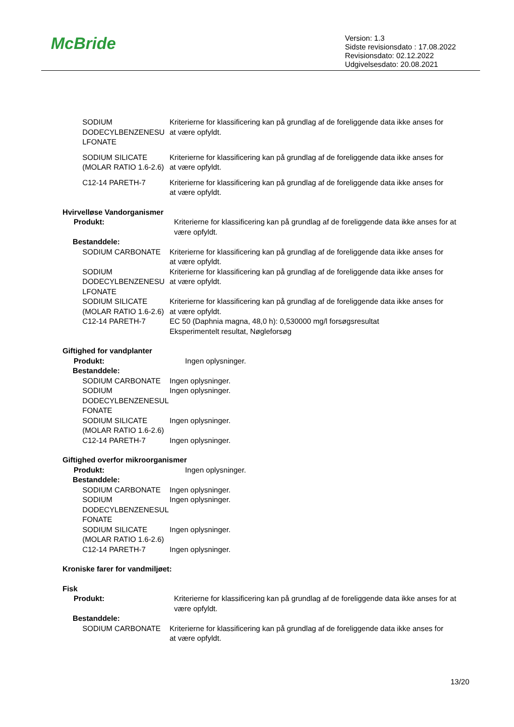McBride
Version: 1.3
Sidste revisionsdato : 17.08.2022
Revisionsdato: 02.12.2022
Udgivelsesdato: 20.08.2021
SODIUM DODECYLBENZENESU LFONATE
Kriterierne for klassificering kan på grundlag af de foreliggende data ikke anses for at være opfyldt.
SODIUM SILICATE (MOLAR RATIO 1.6-2.6)
Kriterierne for klassificering kan på grundlag af de foreliggende data ikke anses for at være opfyldt.
C12-14 PARETH-7 Kriterierne for klassificering kan på grundlag af de foreliggende data ikke anses for at være opfyldt.
Hvirvelløse Vandorganismer
Produkt: Kriterierne for klassificering kan på grundlag af de foreliggende data ikke anses for at være opfyldt.
Bestanddele:
SODIUM CARBONATE Kriterierne for klassificering kan på grundlag af de foreliggende data ikke anses for at være opfyldt.
SODIUM DODECYLBENZENESU LFONATE
Kriterierne for klassificering kan på grundlag af de foreliggende data ikke anses for at være opfyldt.
SODIUM SILICATE (MOLAR RATIO 1.6-2.6)
Kriterierne for klassificering kan på grundlag af de foreliggende data ikke anses for at være opfyldt.
C12-14 PARETH-7 EC 50 (Daphnia magna, 48,0 h): 0,530000 mg/l forsøgsresultat
Eksperimentelt resultat, Nøgleforsøg
Giftighed for vandplanter
Produkt: Ingen oplysninger.
Bestanddele:
SODIUM CARBONATE Ingen oplysninger.
SODIUM DODECYLBENZENESUL FONATE
Ingen oplysninger.
SODIUM SILICATE (MOLAR RATIO 1.6-2.6)
Ingen oplysninger.
C12-14 PARETH-7 Ingen oplysninger.
Giftighed overfor mikroorganismer
Produkt: Ingen oplysninger.
Bestanddele:
SODIUM CARBONATE Ingen oplysninger.
SODIUM DODECYLBENZENESUL FONATE
Ingen oplysninger.
SODIUM SILICATE (MOLAR RATIO 1.6-2.6)
Ingen oplysninger.
C12-14 PARETH-7 Ingen oplysninger.
Kroniske farer for vandmiljøet:
Fisk
Produkt: Kriterierne for klassificering kan på grundlag af de foreliggende data ikke anses for at være opfyldt.
Bestanddele:
SODIUM CARBONATE Kriterierne for klassificering kan på grundlag af de foreliggende data ikke anses for at være opfyldt.
13/20